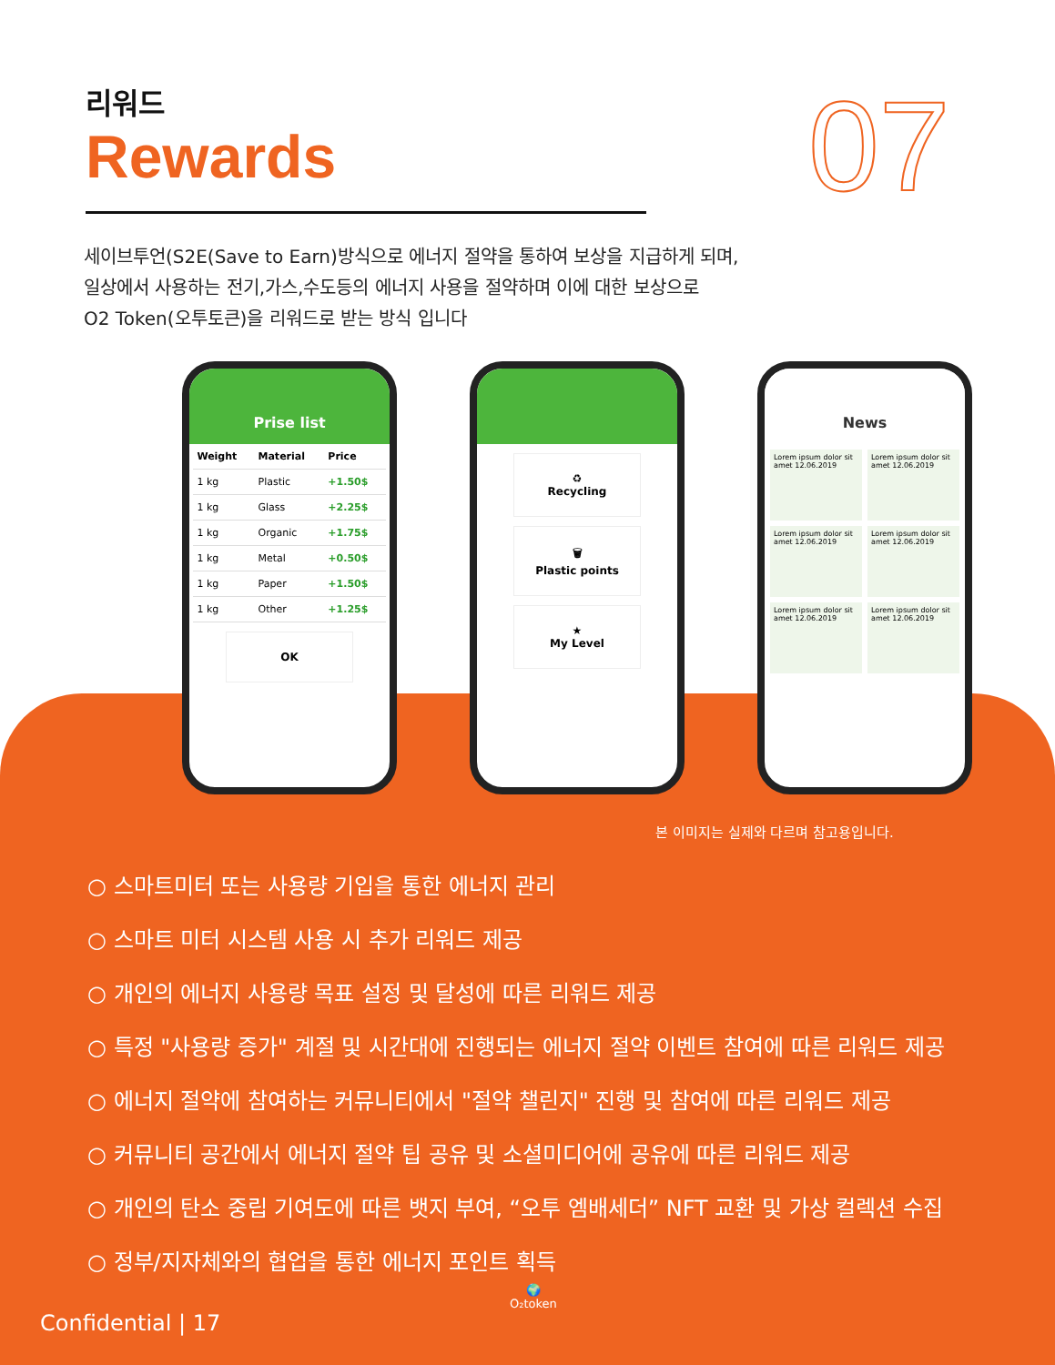리워드
Rewards
07
세이브투언(S2E(Save to Earn)방식으로 에너지 절약을 통하여 보상을 지급하게 되며,
일상에서 사용하는 전기,가스,수도등의 에너지 사용을 절약하며 이에 대한 보상으로
O2 Token(오투토큰)을 리워드로 받는 방식 입니다
Prise list
| Weight | Material | Price |
| --- | --- | --- |
| 1 kg | Plastic | +1.50$ |
| 1 kg | Glass | +2.25$ |
| 1 kg | Organic | +1.75$ |
| 1 kg | Metal | +0.50$ |
| 1 kg | Paper | +1.50$ |
| 1 kg | Other | +1.25$ |
OK
♻
Recycling
🗑
Plastic points
★
My Level
News
Lorem ipsum dolor sit amet 12.06.2019
Lorem ipsum dolor sit amet 12.06.2019
Lorem ipsum dolor sit amet 12.06.2019
Lorem ipsum dolor sit amet 12.06.2019
Lorem ipsum dolor sit amet 12.06.2019
Lorem ipsum dolor sit amet 12.06.2019
본 이미지는 실제와 다르며 참고용입니다.
○ 스마트미터 또는 사용량 기입을 통한 에너지 관리
○ 스마트 미터 시스템 사용 시 추가 리워드 제공
○ 개인의 에너지 사용량 목표 설정 및 달성에 따른 리워드 제공
○ 특정 "사용량 증가" 계절 및 시간대에 진행되는 에너지 절약 이벤트 참여에 따른 리워드 제공
○ 에너지 절약에 참여하는 커뮤니티에서 "절약 챌린지" 진행 및 참여에 따른 리워드 제공
○ 커뮤니티 공간에서 에너지 절약 팁 공유 및 소셜미디어에 공유에 따른 리워드 제공
○ 개인의 탄소 중립 기여도에 따른 뱃지 부여, “오투 엠배세더” NFT 교환 및 가상 컬렉션 수집
○ 정부/지자체와의 협업을 통한 에너지 포인트 획득
Confidential | 17
🌍
O₂token